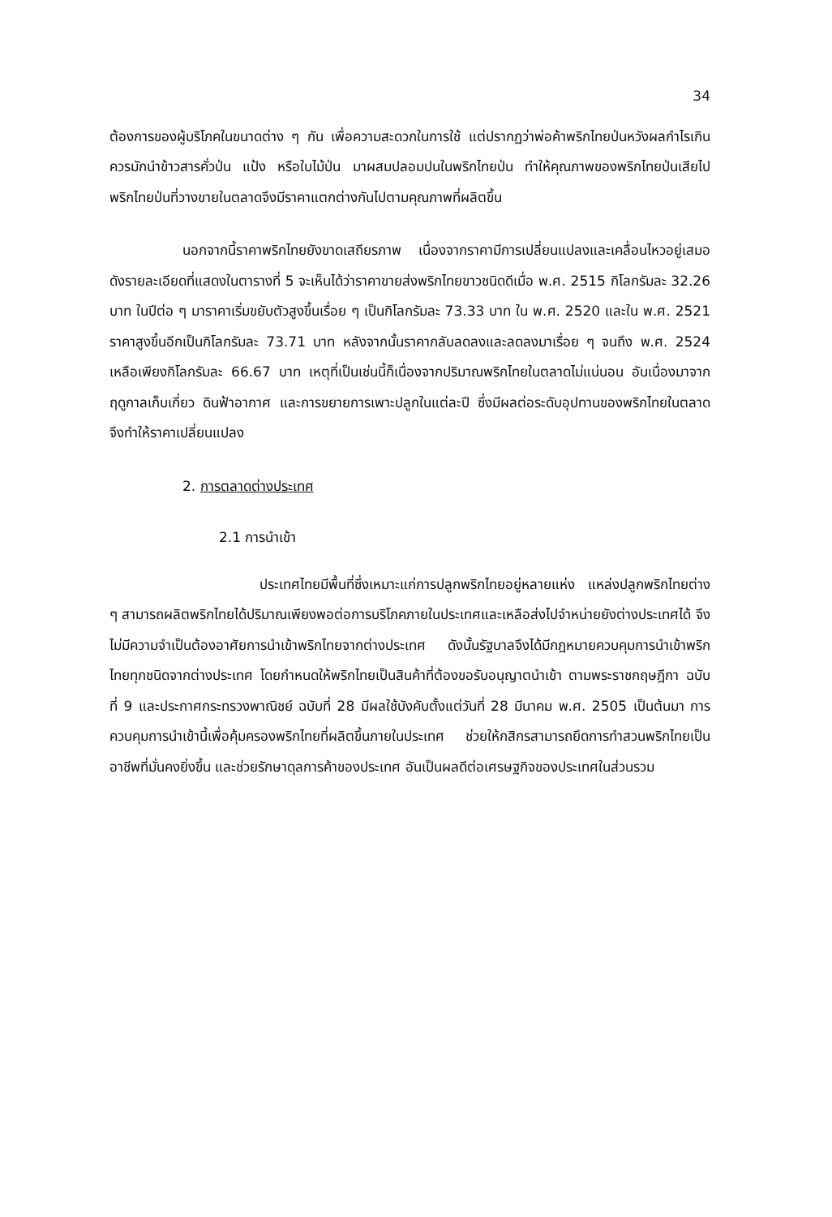34
ต้องการของผู้บริโภคในขนาดต่าง ๆ กัน เพื่อความสะดวกในการใช้ แต่ปรากฏว่าพ่อค้าพริกไทยป่นหวังผลกำไรเกินควรมักนำข้าวสารคั่วป่น แป้ง หรือใบไม้ป่น มาผสมปลอมปนในพริกไทยป่น ทำให้คุณภาพของพริกไทยป่นเสียไป พริกไทยป่นที่วางขายในตลาดจึงมีราคาแตกต่างกันไปตามคุณภาพที่ผลิตขึ้น
นอกจากนี้ราคาพริกไทยยังขาดเสถียรภาพ เนื่องจากราคามีการเปลี่ยนแปลงและเคลื่อนไหวอยู่เสมอ ดังรายละเอียดที่แสดงในตารางที่ 5 จะเห็นได้ว่าราคาขายส่งพริกไทยขาวชนิดดีเมื่อ พ.ศ. 2515 กิโลกรัมละ 32.26 บาท ในปีต่อ ๆ มาราคาเริ่มขยับตัวสูงขึ้นเรื่อย ๆ เป็นกิโลกรัมละ 73.33 บาท ใน พ.ศ. 2520 และใน พ.ศ. 2521 ราคาสูงขึ้นอีกเป็นกิโลกรัมละ 73.71 บาท หลังจากนั้นราคากลับลดลงและลดลงมาเรื่อย ๆ จนถึง พ.ศ. 2524 เหลือเพียงกิโลกรัมละ 66.67 บาท เหตุที่เป็นเช่นนี้ก็เนื่องจากปริมาณพริกไทยในตลาดไม่แน่นอน อันเนื่องมาจากฤดูกาลเก็บเกี่ยว ดินฟ้าอากาศ และการขยายการเพาะปลูกในแต่ละปี ซึ่งมีผลต่อระดับอุปทานของพริกไทยในตลาด จึงทำให้ราคาเปลี่ยนแปลง
2. การตลาดต่างประเทศ
2.1 การนำเข้า
ประเทศไทยมีพื้นที่ซึ่งเหมาะแก่การปลูกพริกไทยอยู่หลายแห่ง แหล่งปลูกพริกไทยต่าง ๆ สามารถผลิตพริกไทยได้ปริมาณเพียงพอต่อการบริโภคภายในประเทศและเหลือส่งไปจำหน่ายยังต่างประเทศได้ จึงไม่มีความจำเป็นต้องอาศัยการนำเข้าพริกไทยจากต่างประเทศ ดังนั้นรัฐบาลจึงได้มีกฎหมายควบคุมการนำเข้าพริกไทยทุกชนิดจากต่างประเทศ โดยกำหนดให้พริกไทยเป็นสินค้าที่ต้องขอรับอนุญาตนำเข้า ตามพระราชกฤษฎีกา ฉบับที่ 9 และประกาศกระทรวงพาณิชย์ ฉบับที่ 28 มีผลใช้บังคับตั้งแต่วันที่ 28 มีนาคม พ.ศ. 2505 เป็นต้นมา การควบคุมการนำเข้านี้เพื่อคุ้มครองพริกไทยที่ผลิตขึ้นภายในประเทศ ช่วยให้กสิกรสามารถยึดการทำสวนพริกไทยเป็นอาชีพที่มั่นคงยิ่งขึ้น และช่วยรักษาดุลการค้าของประเทศ อันเป็นผลดีต่อเศรษฐกิจของประเทศในส่วนรวม